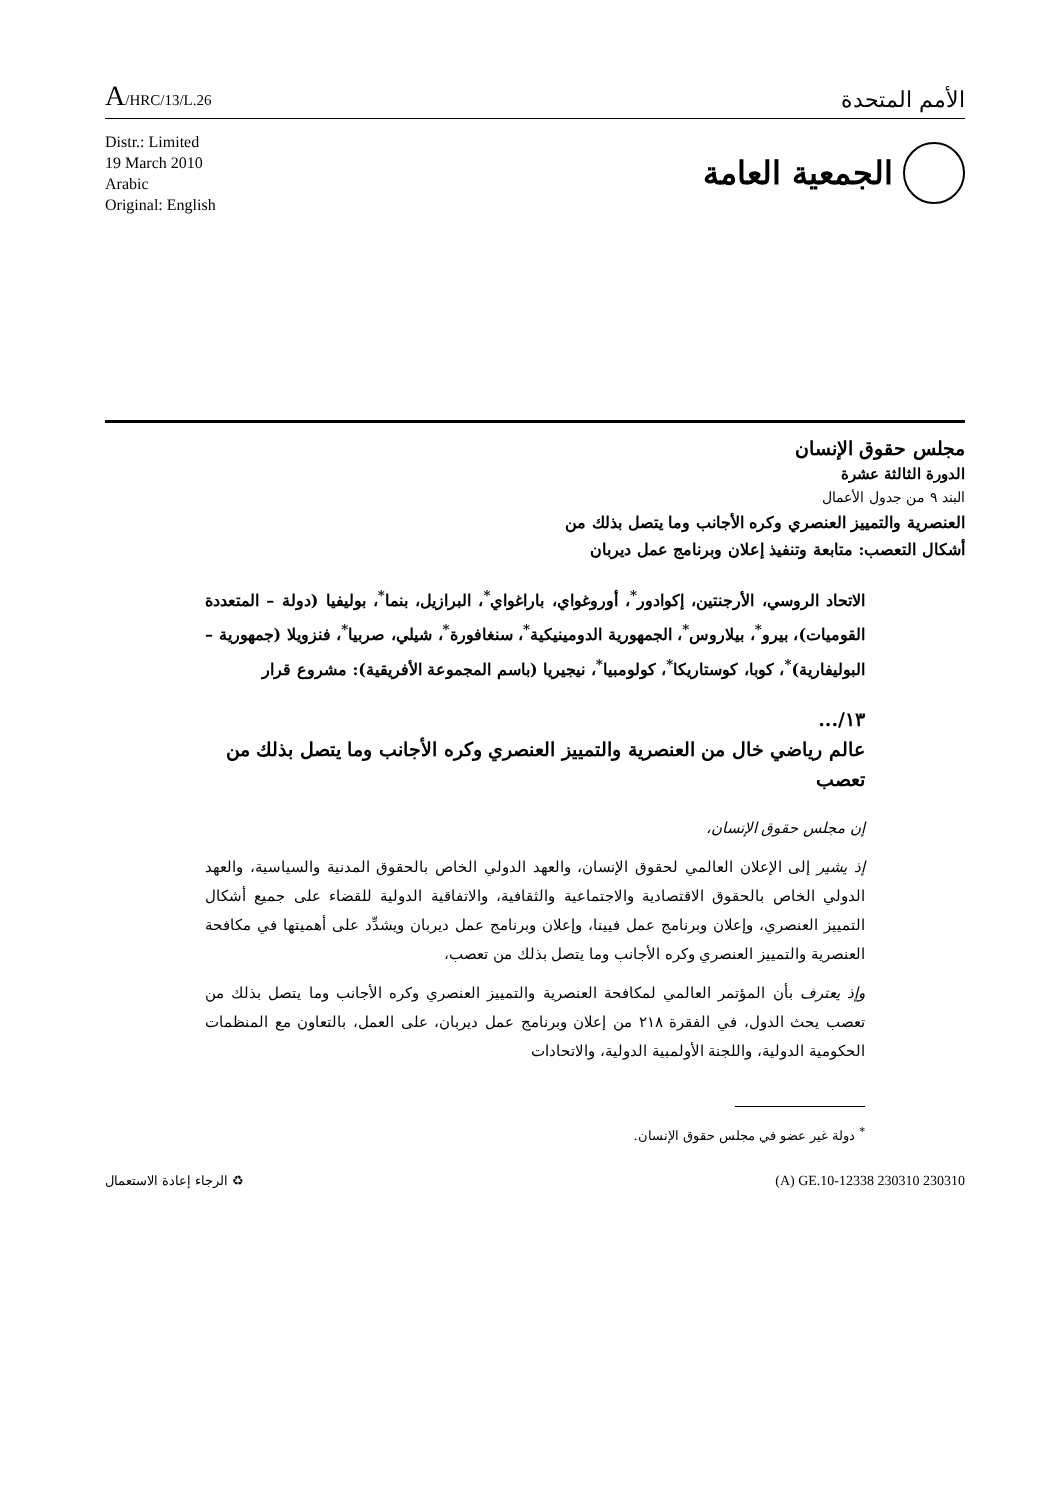A/HRC/13/L.26
الأمم المتحدة
Distr.: Limited
19 March 2010
Arabic
Original: English
الجمعية العامة
مجلس حقوق الإنسان
الدورة الثالثة عشرة
البند ٩ من جدول الأعمال
العنصرية والتمييز العنصري وكره الأجانب وما يتصل بذلك من
أشكال التعصب: متابعة وتنفيذ إعلان وبرنامج عمل ديربان
الاتحاد الروسي، الأرجنتين، إكوادور<sup>*</sup>، أوروغواي، باراغواي<sup>*</sup>، البرازيل، بنما<sup>*</sup>، بوليفيا (دولة – المتعددة القوميات)، بيرو<sup>*</sup>، بيلاروس<sup>*</sup>، الجمهورية الدومينيكية<sup>*</sup>، سنغافورة<sup>*</sup>، شيلي، صربيا<sup>*</sup>، فنزويلا (جمهورية – البوليفارية)<sup>*</sup>، كوبا، كوستاريكا<sup>*</sup>، كولومبيا<sup>*</sup>، نيجيريا (باسم المجموعة الأفريقية): مشروع قرار
١٣/...
عالم رياضي خال من العنصرية والتمييز العنصري وكره الأجانب وما يتصل بذلك من تعصب
إن مجلس حقوق الإنسان،
إذ يشير إلى الإعلان العالمي لحقوق الإنسان، والعهد الدولي الخاص بالحقوق المدنية والسياسية، والعهد الدولي الخاص بالحقوق الاقتصادية والاجتماعية والثقافية، والاتفاقية الدولية للقضاء على جميع أشكال التمييز العنصري، وإعلان وبرنامج عمل فيينا، وإعلان وبرنامج عمل ديربان ويشدِّد على أهميتها في مكافحة العنصرية والتمييز العنصري وكره الأجانب وما يتصل بذلك من تعصب،
وإذ يعترف بأن المؤتمر العالمي لمكافحة العنصرية والتمييز العنصري وكره الأجانب وما يتصل بذلك من تعصب يحث الدول، في الفقرة ٢١٨ من إعلان وبرنامج عمل ديربان، على العمل، بالتعاون مع المنظمات الحكومية الدولية، واللجنة الأولمبية الدولية، والاتحادات
<sup>*</sup> دولة غير عضو في مجلس حقوق الإنسان.
الرجاء إعادة الاستعمال ♻ (A) GE.10-12338 230310 230310